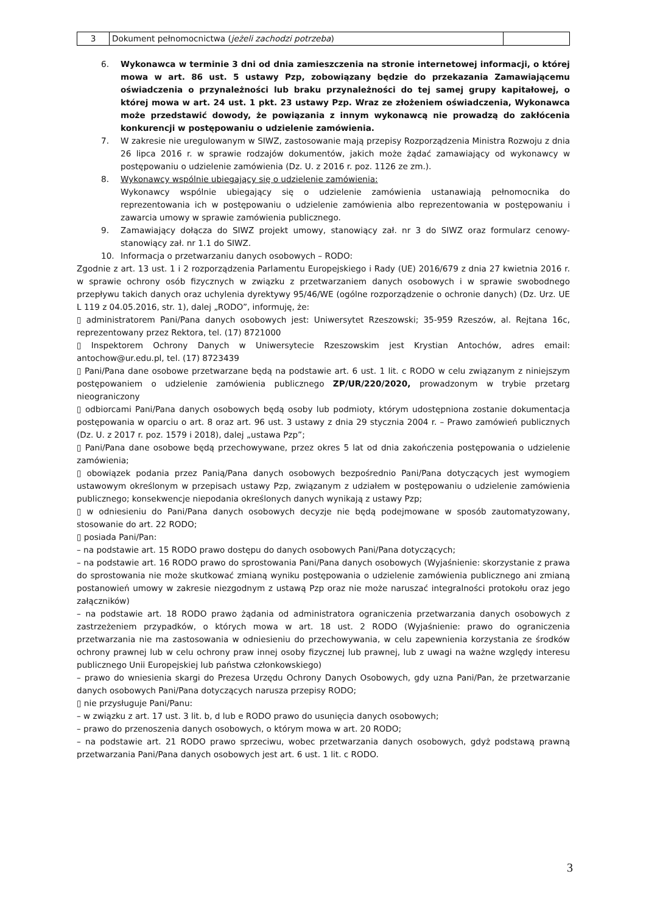| 3 | Dokument pełnomocnictwa ( jeżeli zachodzi potrzeba ) | |
6. Wykonawca w terminie 3 dni od dnia zamieszczenia na stronie internetowej informacji, o której mowa w art. 86 ust. 5 ustawy Pzp, zobowiązany będzie do przekazania Zamawiającemu oświadczenia o przynależności lub braku przynależności do tej samej grupy kapitałowej, o której mowa w art. 24 ust. 1 pkt. 23 ustawy Pzp. Wraz ze złożeniem oświadczenia, Wykonawca może przedstawić dowody, że powiązania z innym wykonawcą nie prowadzą do zakłócenia konkurencji w postępowaniu o udzielenie zamówienia.
7. W zakresie nie uregulowanym w SIWZ, zastosowanie mają przepisy Rozporządzenia Ministra Rozwoju z dnia 26 lipca 2016 r. w sprawie rodzajów dokumentów, jakich może żądać zamawiający od wykonawcy w postępowaniu o udzielenie zamówienia (Dz. U. z 2016 r. poz. 1126 ze zm.).
8. Wykonawcy wspólnie ubiegający się o udzielenie zamówienia:
Wykonawcy wspólnie ubiegający się o udzielenie zamówienia ustanawiają pełnomocnika do reprezentowania ich w postępowaniu o udzielenie zamówienia albo reprezentowania w postępowaniu i zawarcia umowy w sprawie zamówienia publicznego.
9. Zamawiający dołącza do SIWZ projekt umowy, stanowiący zał. nr 3 do SIWZ oraz formularz cenowy- stanowiący zał. nr 1.1 do SIWZ.
10. Informacja o przetwarzaniu danych osobowych – RODO:
Zgodnie z art. 13 ust. 1 i 2 rozporządzenia Parlamentu Europejskiego i Rady (UE) 2016/679 z dnia 27 kwietnia 2016 r. w sprawie ochrony osób fizycznych w związku z przetwarzaniem danych osobowych i w sprawie swobodnego przepływu takich danych oraz uchylenia dyrektywy 95/46/WE (ogólne rozporządzenie o ochronie danych) (Dz. Urz. UE L 119 z 04.05.2016, str. 1), dalej „RODO”, informuję, że:
▯ administratorem Pani/Pana danych osobowych jest: Uniwersytet Rzeszowski; 35-959 Rzeszów, al. Rejtana 16c, reprezentowany przez Rektora, tel. (17) 8721000
▯ Inspektorem Ochrony Danych w Uniwersytecie Rzeszowskim jest Krystian Antochów, adres email: antochow@ur.edu.pl, tel. (17) 8723439
▯ Pani/Pana dane osobowe przetwarzane będą na podstawie art. 6 ust. 1 lit. c RODO w celu związanym z niniejszym postępowaniem o udzielenie zamówienia publicznego ZP/UR/220/2020, prowadzonym w trybie przetarg nieograniczony
▯ odbiorcami Pani/Pana danych osobowych będą osoby lub podmioty, którym udostępniona zostanie dokumentacja postępowania w oparciu o art. 8 oraz art. 96 ust. 3 ustawy z dnia 29 stycznia 2004 r. – Prawo zamówień publicznych (Dz. U. z 2017 r. poz. 1579 i 2018), dalej „ustawa Pzp”;
▯ Pani/Pana dane osobowe będą przechowywane, przez okres 5 lat od dnia zakończenia postępowania o udzielenie zamówienia;
▯ obowiązek podania przez Panią/Pana danych osobowych bezpośrednio Pani/Pana dotyczących jest wymogiem ustawowym określonym w przepisach ustawy Pzp, związanym z udziałem w postępowaniu o udzielenie zamówienia publicznego; konsekwencje niepodania określonych danych wynikają z ustawy Pzp;
▯ w odniesieniu do Pani/Pana danych osobowych decyzje nie będą podejmowane w sposób zautomatyzowany, stosowanie do art. 22 RODO;
▯ posiada Pani/Pan:
– na podstawie art. 15 RODO prawo dostępu do danych osobowych Pani/Pana dotyczących;
– na podstawie art. 16 RODO prawo do sprostowania Pani/Pana danych osobowych (Wyjaśnienie: skorzystanie z prawa do sprostowania nie może skutkować zmianą wyniku postępowania o udzielenie zamówienia publicznego ani zmianą postanowień umowy w zakresie niezgodnym z ustawą Pzp oraz nie może naruszać integralności protokołu oraz jego załączników)
– na podstawie art. 18 RODO prawo żądania od administratora ograniczenia przetwarzania danych osobowych z zastrzeżeniem przypadków, o których mowa w art. 18 ust. 2 RODO (Wyjaśnienie: prawo do ograniczenia przetwarzania nie ma zastosowania w odniesieniu do przechowywania, w celu zapewnienia korzystania ze środków ochrony prawnej lub w celu ochrony praw innej osoby fizycznej lub prawnej, lub z uwagi na ważne względy interesu publicznego Unii Europejskiej lub państwa członkowskiego)
– prawo do wniesienia skargi do Prezesa Urzędu Ochrony Danych Osobowych, gdy uzna Pani/Pan, że przetwarzanie danych osobowych Pani/Pana dotyczących narusza przepisy RODO;
▯ nie przysługuje Pani/Panu:
– w związku z art. 17 ust. 3 lit. b, d lub e RODO prawo do usunięcia danych osobowych;
– prawo do przenoszenia danych osobowych, o którym mowa w art. 20 RODO;
– na podstawie art. 21 RODO prawo sprzeciwu, wobec przetwarzania danych osobowych, gdyż podstawą prawną przetwarzania Pani/Pana danych osobowych jest art. 6 ust. 1 lit. c RODO.
3